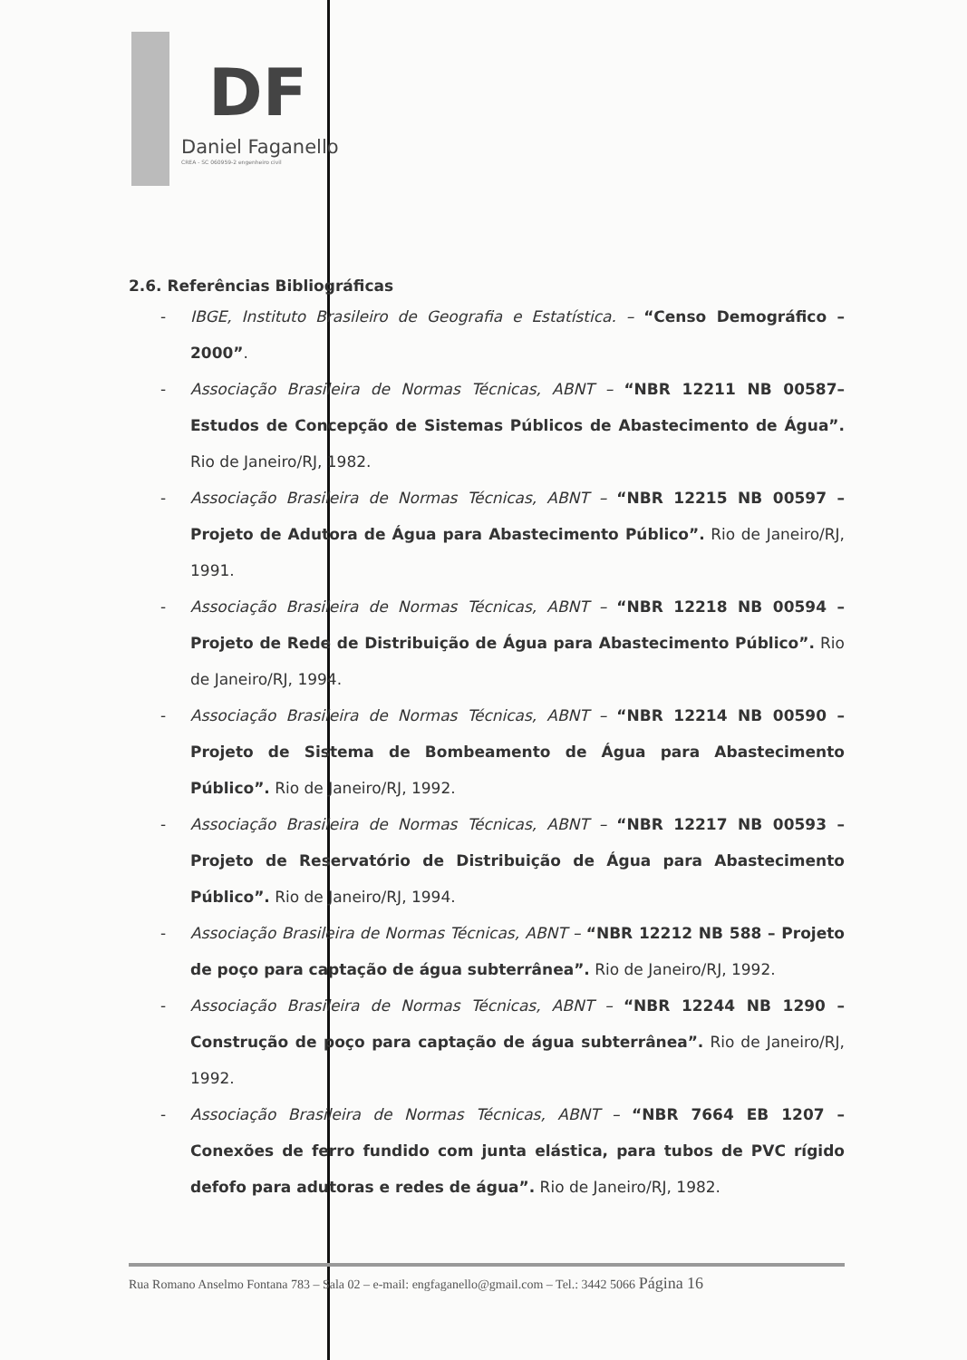DF
Daniel Faganello
CREA - SC 060959-2 engenheiro civil
2.6. Referências Bibliográficas
- IBGE, Instituto Brasileiro de Geografia e Estatística. – “Censo Demográfico – 2000”.
- Associação Brasileira de Normas Técnicas, ABNT – “NBR 12211 NB 00587– Estudos de Concepção de Sistemas Públicos de Abastecimento de Água”. Rio de Janeiro/RJ, 1982.
- Associação Brasileira de Normas Técnicas, ABNT – “NBR 12215 NB 00597 – Projeto de Adutora de Água para Abastecimento Público”. Rio de Janeiro/RJ, 1991.
- Associação Brasileira de Normas Técnicas, ABNT – “NBR 12218 NB 00594 – Projeto de Rede de Distribuição de Água para Abastecimento Público”. Rio de Janeiro/RJ, 1994.
- Associação Brasileira de Normas Técnicas, ABNT – “NBR 12214 NB 00590 – Projeto de Sistema de Bombeamento de Água para Abastecimento Público”. Rio de Janeiro/RJ, 1992.
- Associação Brasileira de Normas Técnicas, ABNT – “NBR 12217 NB 00593 – Projeto de Reservatório de Distribuição de Água para Abastecimento Público”. Rio de Janeiro/RJ, 1994.
- Associação Brasileira de Normas Técnicas, ABNT – “NBR 12212 NB 588 – Projeto de poço para captação de água subterrânea”. Rio de Janeiro/RJ, 1992.
- Associação Brasileira de Normas Técnicas, ABNT – “NBR 12244 NB 1290 – Construção de poço para captação de água subterrânea”. Rio de Janeiro/RJ, 1992.
- Associação Brasileira de Normas Técnicas, ABNT – “NBR 7664 EB 1207 – Conexões de ferro fundido com junta elástica, para tubos de PVC rígido defofo para adutoras e redes de água”. Rio de Janeiro/RJ, 1982.
Rua Romano Anselmo Fontana 783 – Sala 02 – e-mail: engfaganello@gmail.com – Tel.: 3442 5066 Página 16